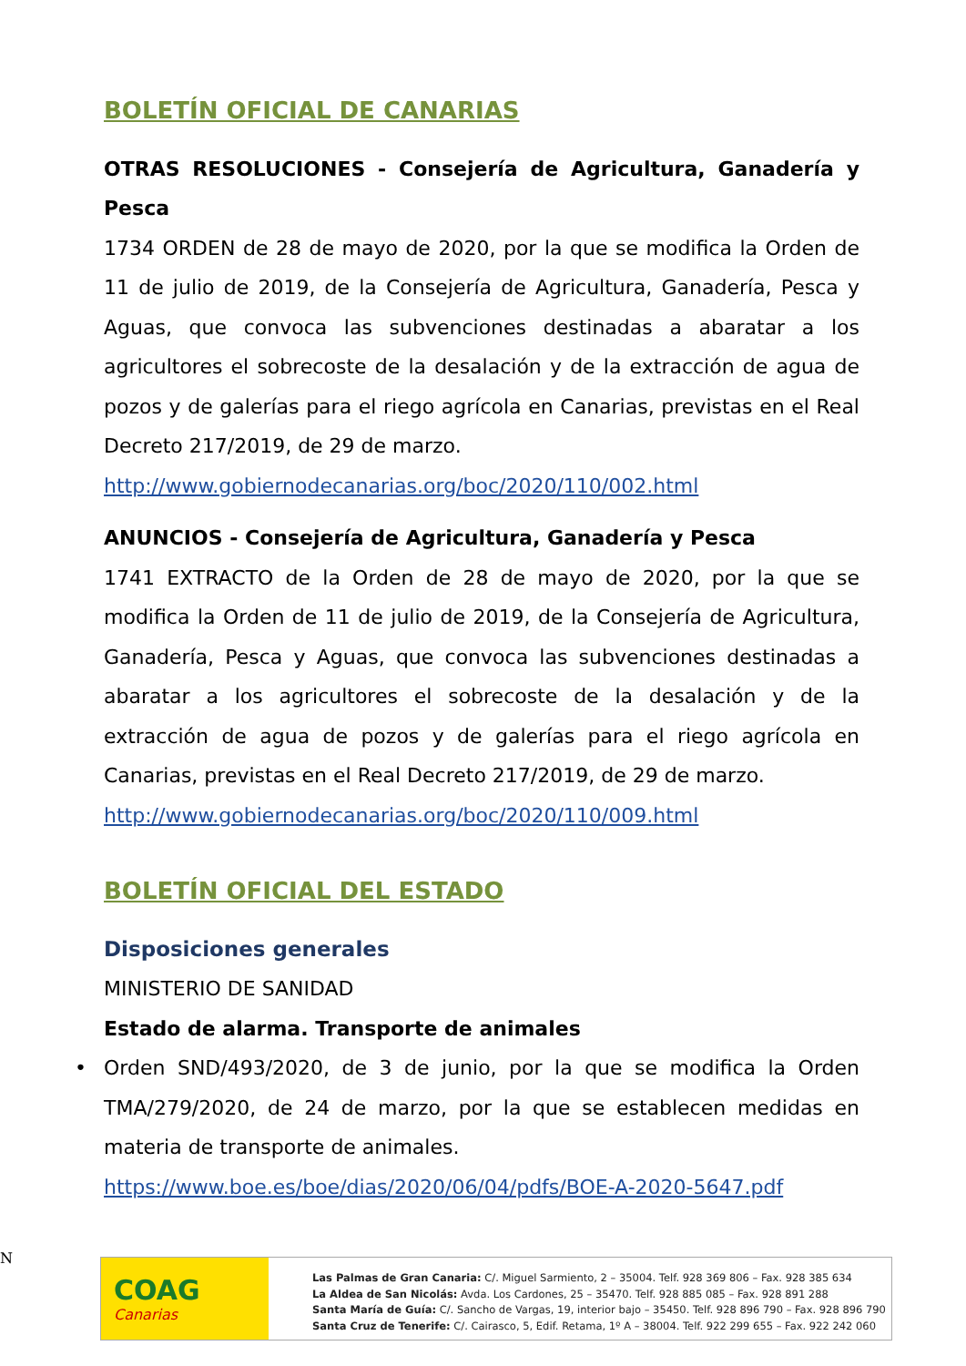BOLETÍN OFICIAL DE CANARIAS
OTRAS RESOLUCIONES - Consejería de Agricultura, Ganadería y Pesca
1734 ORDEN de 28 de mayo de 2020, por la que se modifica la Orden de 11 de julio de 2019, de la Consejería de Agricultura, Ganadería, Pesca y Aguas, que convoca las subvenciones destinadas a abaratar a los agricultores el sobrecoste de la desalación y de la extracción de agua de pozos y de galerías para el riego agrícola en Canarias, previstas en el Real Decreto 217/2019, de 29 de marzo.
http://www.gobiernodecanarias.org/boc/2020/110/002.html
ANUNCIOS - Consejería de Agricultura, Ganadería y Pesca
1741 EXTRACTO de la Orden de 28 de mayo de 2020, por la que se modifica la Orden de 11 de julio de 2019, de la Consejería de Agricultura, Ganadería, Pesca y Aguas, que convoca las subvenciones destinadas a abaratar a los agricultores el sobrecoste de la desalación y de la extracción de agua de pozos y de galerías para el riego agrícola en Canarias, previstas en el Real Decreto 217/2019, de 29 de marzo.
http://www.gobiernodecanarias.org/boc/2020/110/009.html
BOLETÍN OFICIAL DEL ESTADO
Disposiciones generales
MINISTERIO DE SANIDAD
Estado de alarma. Transporte de animales
• Orden SND/493/2020, de 3 de junio, por la que se modifica la Orden TMA/279/2020, de 24 de marzo, por la que se establecen medidas en materia de transporte de animales.
https://www.boe.es/boe/dias/2020/06/04/pdfs/BOE-A-2020-5647.pdf
N
COAG
Canarias
Las Palmas de Gran Canaria: C/. Miguel Sarmiento, 2 – 35004. Telf. 928 369 806 – Fax. 928 385 634
La Aldea de San Nicolás: Avda. Los Cardones, 25 – 35470. Telf. 928 885 085 – Fax. 928 891 288
Santa María de Guía: C/. Sancho de Vargas, 19, interior bajo – 35450. Telf. 928 896 790 – Fax. 928 896 790
Santa Cruz de Tenerife: C/. Cairasco, 5, Edif. Retama, 1º A – 38004. Telf. 922 299 655 – Fax. 922 242 060